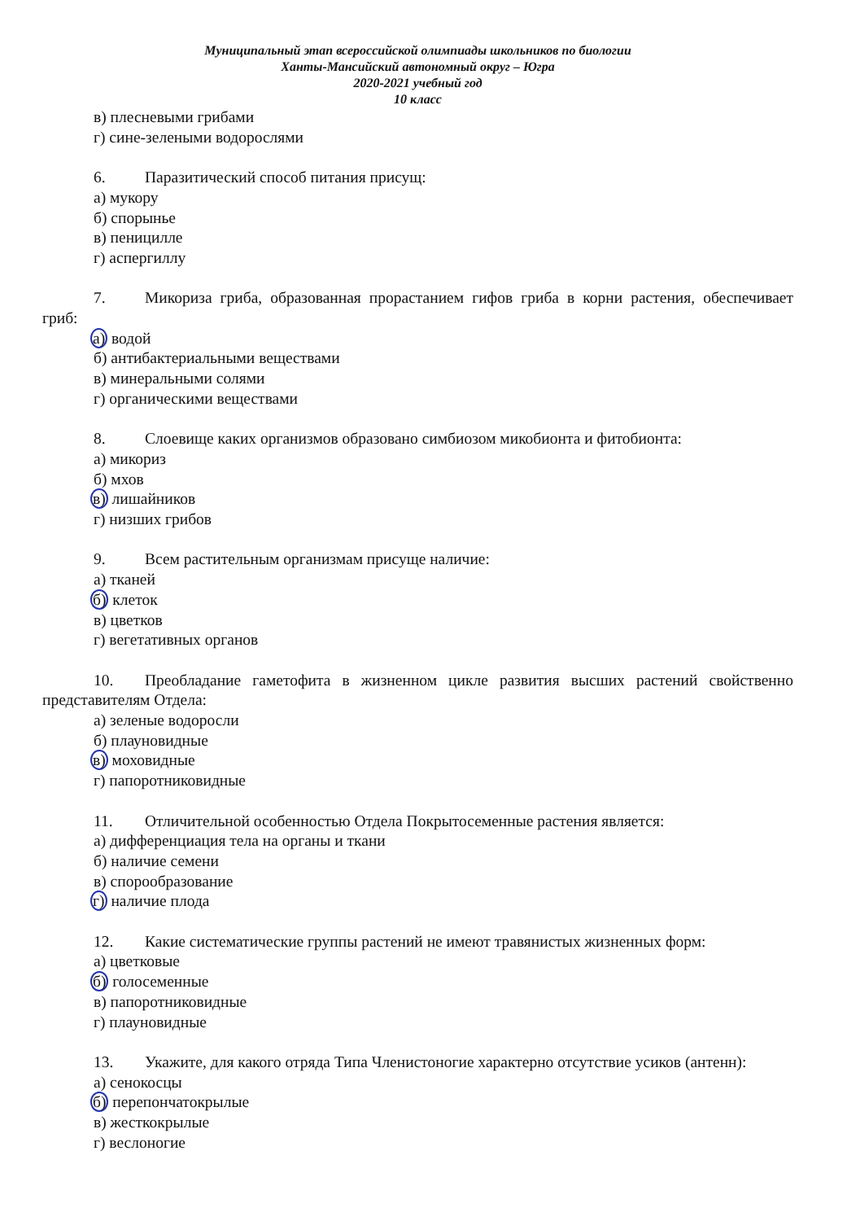Муниципальный этап всероссийской олимпиады школьников по биологии
Ханты-Мансийский автономный округ – Югра
2020-2021 учебный год
10 класс
в) плесневыми грибами
г) сине-зелеными водорослями
6. Паразитический способ питания присущ:
а) мукору
б) спорынье
в) пеницилле
г) аспергиллу
7. Микориза гриба, образованная прорастанием гифов гриба в корни растения, обеспечивает гриб:
а) водой
б) антибактериальными веществами
в) минеральными солями
г) органическими веществами
8. Слоевище каких организмов образовано симбиозом микобионта и фитобионта:
а) микориз
б) мхов
в) лишайников
г) низших грибов
9. Всем растительным организмам присуще наличие:
а) тканей
б) клеток
в) цветков
г) вегетативных органов
10. Преобладание гаметофита в жизненном цикле развития высших растений свойственно представителям Отдела:
а) зеленые водоросли
б) плауновидные
в) моховидные
г) папоротниковидные
11. Отличительной особенностью Отдела Покрытосеменные растения является:
а) дифференциация тела на органы и ткани
б) наличие семени
в) спорообразование
г) наличие плода
12. Какие систематические группы растений не имеют травянистых жизненных форм:
а) цветковые
б) голосеменные
в) папоротниковидные
г) плауновидные
13. Укажите, для какого отряда Типа Членистоногие характерно отсутствие усиков (антенн):
а) сенокосцы
б) перепончатокрылые
в) жесткокрылые
г) веслоногие